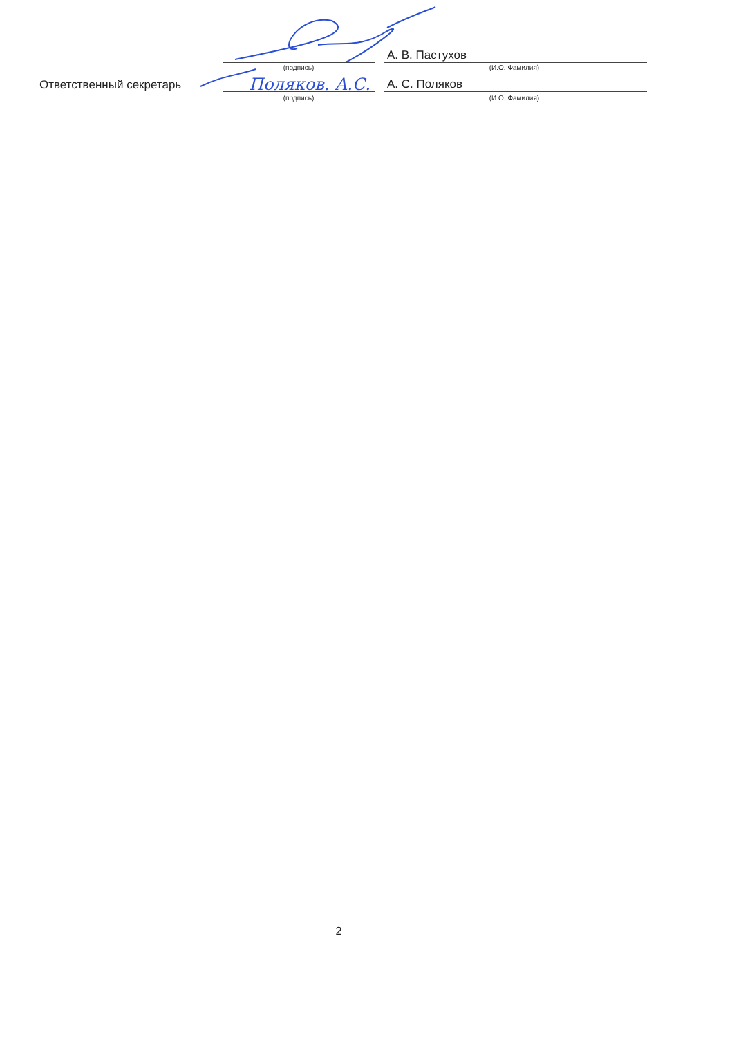Поляков. А.С.
А. В. Пастухов
(подпись) (И.О. Фамилия)
Ответственный секретарь
А. С. Поляков
(подпись) (И.О. Фамилия)
2